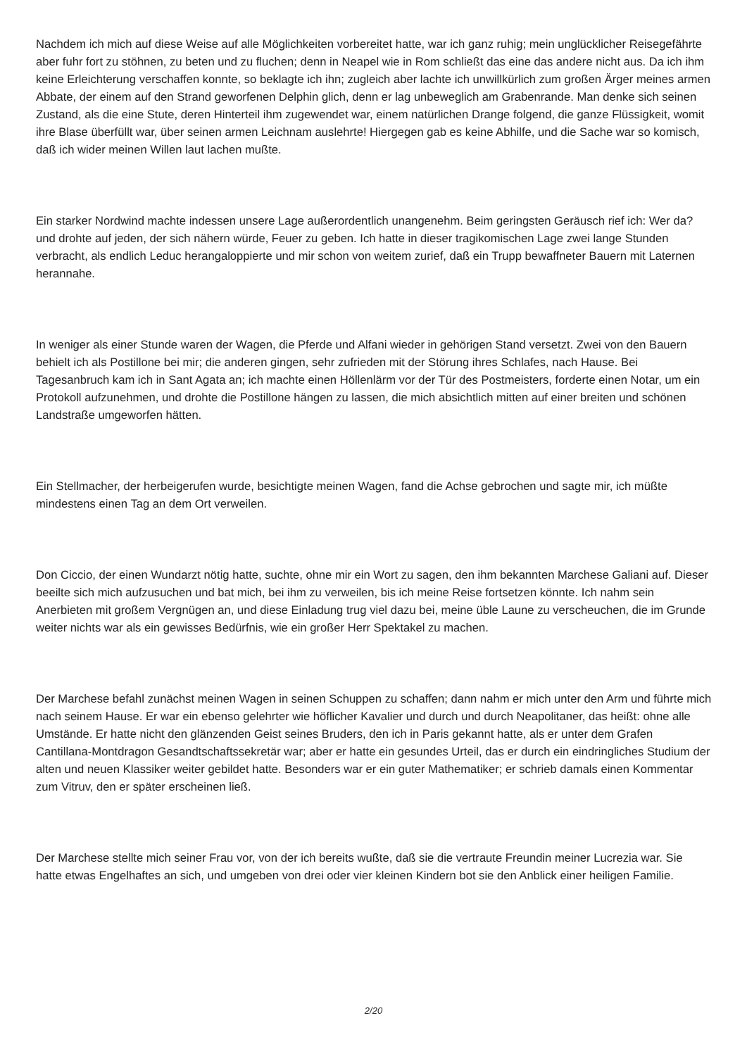Nachdem ich mich auf diese Weise auf alle Möglichkeiten vorbereitet hatte, war ich ganz ruhig; mein unglücklicher Reisegefährte aber fuhr fort zu stöhnen, zu beten und zu fluchen; denn in Neapel wie in Rom schließt das eine das andere nicht aus. Da ich ihm keine Erleichterung verschaffen konnte, so beklagte ich ihn; zugleich aber lachte ich unwillkürlich zum großen Ärger meines armen Abbate, der einem auf den Strand geworfenen Delphin glich, denn er lag unbeweglich am Grabenrande. Man denke sich seinen Zustand, als die eine Stute, deren Hinterteil ihm zugewendet war, einem natürlichen Drange folgend, die ganze Flüssigkeit, womit ihre Blase überfüllt war, über seinen armen Leichnam auslehrte! Hiergegen gab es keine Abhilfe, und die Sache war so komisch, daß ich wider meinen Willen laut lachen mußte.
Ein starker Nordwind machte indessen unsere Lage außerordentlich unangenehm. Beim geringsten Geräusch rief ich: Wer da? und drohte auf jeden, der sich nähern würde, Feuer zu geben. Ich hatte in dieser tragikomischen Lage zwei lange Stunden verbracht, als endlich Leduc herangaloppierte und mir schon von weitem zurief, daß ein Trupp bewaffneter Bauern mit Laternen herannahe.
In weniger als einer Stunde waren der Wagen, die Pferde und Alfani wieder in gehörigen Stand versetzt. Zwei von den Bauern behielt ich als Postillone bei mir; die anderen gingen, sehr zufrieden mit der Störung ihres Schlafes, nach Hause. Bei Tagesanbruch kam ich in Sant Agata an; ich machte einen Höllenlärm vor der Tür des Postmeisters, forderte einen Notar, um ein Protokoll aufzunehmen, und drohte die Postillone hängen zu lassen, die mich absichtlich mitten auf einer breiten und schönen Landstraße umgeworfen hätten.
Ein Stellmacher, der herbeigerufen wurde, besichtigte meinen Wagen, fand die Achse gebrochen und sagte mir, ich müßte mindestens einen Tag an dem Ort verweilen.
Don Ciccio, der einen Wundarzt nötig hatte, suchte, ohne mir ein Wort zu sagen, den ihm bekannten Marchese Galiani auf. Dieser beeilte sich mich aufzusuchen und bat mich, bei ihm zu verweilen, bis ich meine Reise fortsetzen könnte. Ich nahm sein Anerbieten mit großem Vergnügen an, und diese Einladung trug viel dazu bei, meine üble Laune zu verscheuchen, die im Grunde weiter nichts war als ein gewisses Bedürfnis, wie ein großer Herr Spektakel zu machen.
Der Marchese befahl zunächst meinen Wagen in seinen Schuppen zu schaffen; dann nahm er mich unter den Arm und führte mich nach seinem Hause. Er war ein ebenso gelehrter wie höflicher Kavalier und durch und durch Neapolitaner, das heißt: ohne alle Umstände. Er hatte nicht den glänzenden Geist seines Bruders, den ich in Paris gekannt hatte, als er unter dem Grafen Cantillana-Montdragon Gesandtschaftssekretär war; aber er hatte ein gesundes Urteil, das er durch ein eindringliches Studium der alten und neuen Klassiker weiter gebildet hatte. Besonders war er ein guter Mathematiker; er schrieb damals einen Kommentar zum Vitruv, den er später erscheinen ließ.
Der Marchese stellte mich seiner Frau vor, von der ich bereits wußte, daß sie die vertraute Freundin meiner Lucrezia war. Sie hatte etwas Engelhaftes an sich, und umgeben von drei oder vier kleinen Kindern bot sie den Anblick einer heiligen Familie.
2/20